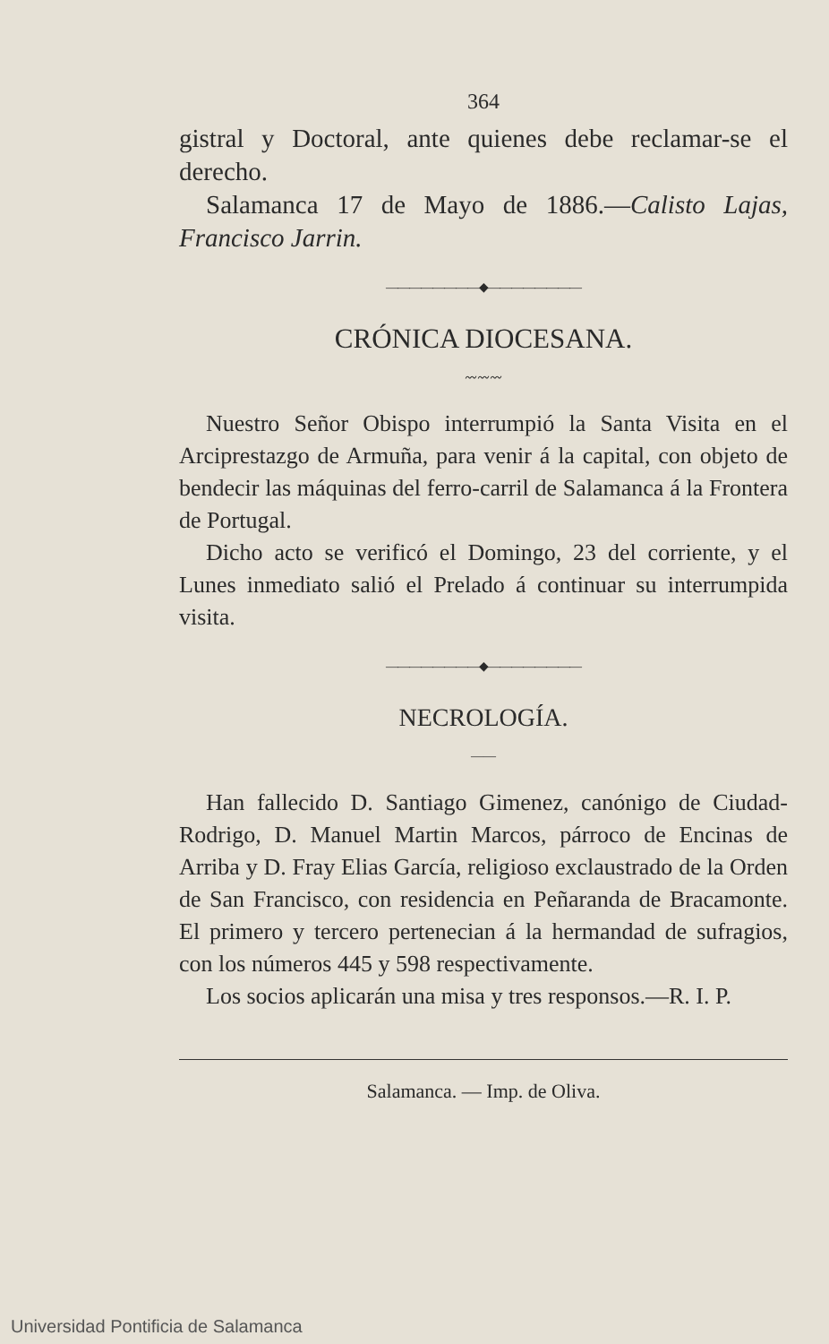364
gistral y Doctoral, ante quienes debe reclamar-se el derecho.
Salamanca 17 de Mayo de 1886.—Calisto Lajas, Francisco Jarrin.
————————◆————————
CRÓNICA DIOCESANA.
〰〰〰
Nuestro Señor Obispo interrumpió la Santa Visita en el Arciprestazgo de Armuña, para venir á la capital, con objeto de bendecir las máquinas del ferro-carril de Salamanca á la Frontera de Portugal.
Dicho acto se verificó el Domingo, 23 del corriente, y el Lunes inmediato salió el Prelado á continuar su interrumpida visita.
————————◆————————
NECROLOGÍA.
——
Han fallecido D. Santiago Gimenez, canónigo de Ciudad-Rodrigo, D. Manuel Martin Marcos, párroco de Encinas de Arriba y D. Fray Elias García, religioso exclaustrado de la Orden de San Francisco, con residencia en Peñaranda de Bracamonte. El primero y tercero pertenecian á la hermandad de sufragios, con los números 445 y 598 respectivamente.
Los socios aplicarán una misa y tres responsos.—R. I. P.
Salamanca. — Imp. de Oliva.
Universidad Pontificia de Salamanca